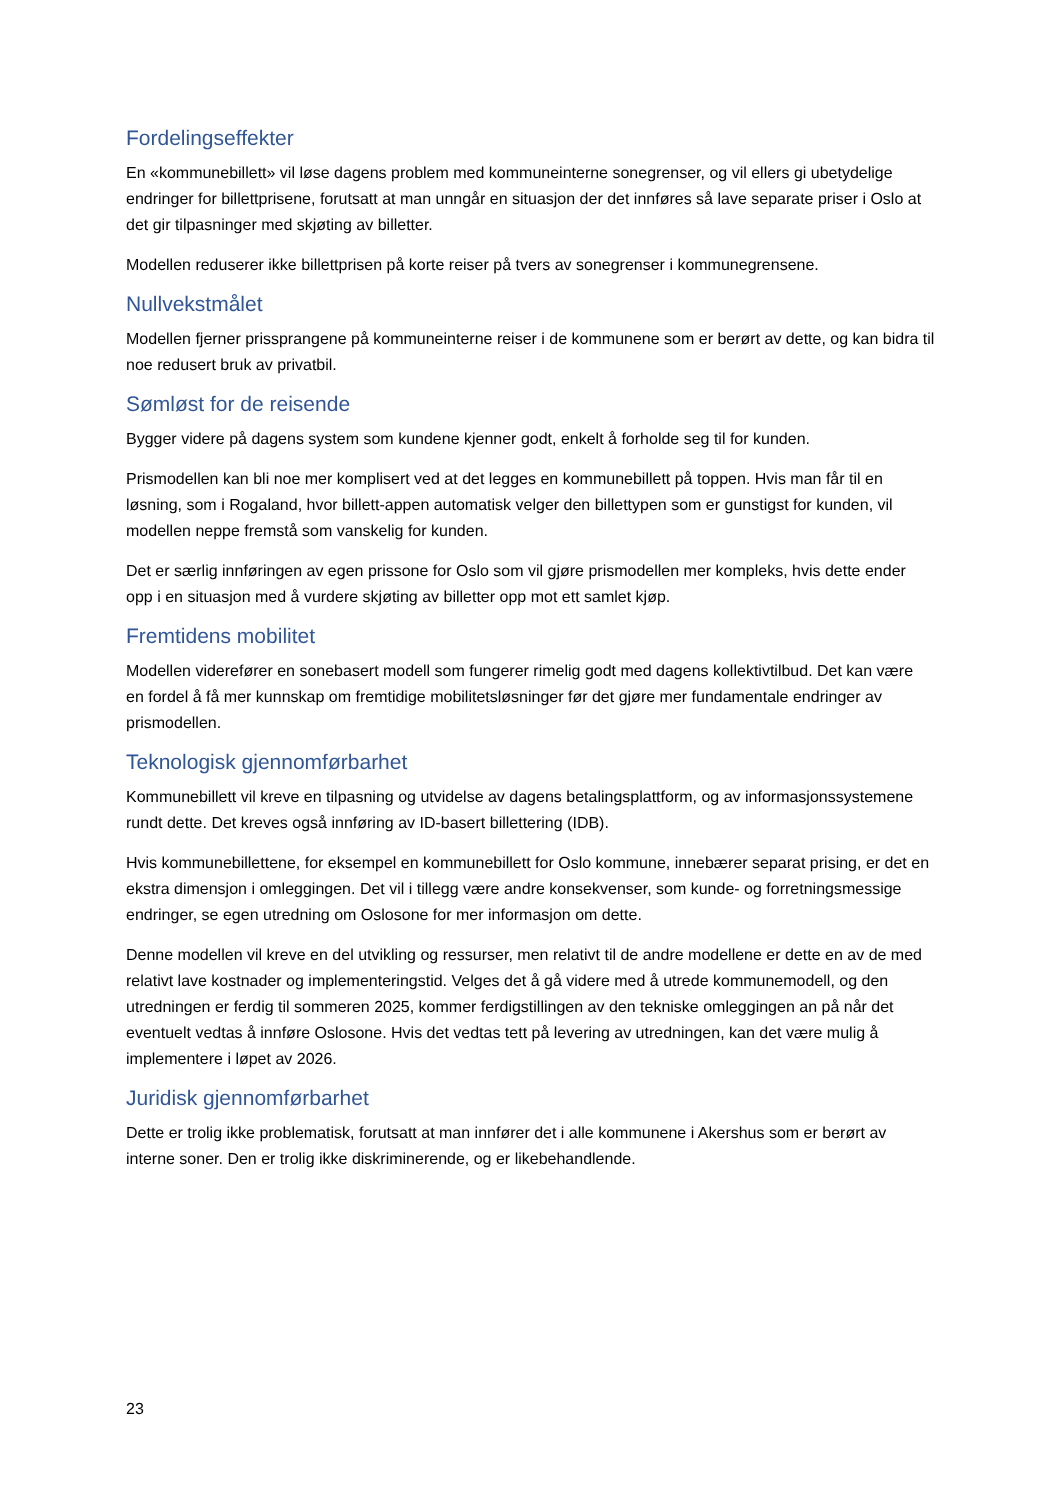Fordelingseffekter
En «kommunebillett» vil løse dagens problem med kommuneinterne sonegrenser, og vil ellers gi ubetydelige endringer for billettprisene, forutsatt at man unngår en situasjon der det innføres så lave separate priser i Oslo at det gir tilpasninger med skjøting av billetter.
Modellen reduserer ikke billettprisen på korte reiser på tvers av sonegrenser i kommunegrensene.
Nullvekstmålet
Modellen fjerner prissprangene på kommuneinterne reiser i de kommunene som er berørt av dette, og kan bidra til noe redusert bruk av privatbil.
Sømløst for de reisende
Bygger videre på dagens system som kundene kjenner godt, enkelt å forholde seg til for kunden.
Prismodellen kan bli noe mer komplisert ved at det legges en kommunebillett på toppen. Hvis man får til en løsning, som i Rogaland, hvor billett-appen automatisk velger den billettypen som er gunstigst for kunden, vil modellen neppe fremstå som vanskelig for kunden.
Det er særlig innføringen av egen prissone for Oslo som vil gjøre prismodellen mer kompleks, hvis dette ender opp i en situasjon med å vurdere skjøting av billetter opp mot ett samlet kjøp.
Fremtidens mobilitet
Modellen viderefører en sonebasert modell som fungerer rimelig godt med dagens kollektivtilbud. Det kan være en fordel å få mer kunnskap om fremtidige mobilitetsløsninger før det gjøre mer fundamentale endringer av prismodellen.
Teknologisk gjennomførbarhet
Kommunebillett vil kreve en tilpasning og utvidelse av dagens betalingsplattform, og av informasjonssystemene rundt dette. Det kreves også innføring av ID-basert billettering (IDB).
Hvis kommunebillettene, for eksempel en kommunebillett for Oslo kommune, innebærer separat prising, er det en ekstra dimensjon i omleggingen. Det vil i tillegg være andre konsekvenser, som kunde- og forretningsmessige endringer, se egen utredning om Oslosone for mer informasjon om dette.
Denne modellen vil kreve en del utvikling og ressurser, men relativt til de andre modellene er dette en av de med relativt lave kostnader og implementeringstid. Velges det å gå videre med å utrede kommunemodell, og den utredningen er ferdig til sommeren 2025, kommer ferdigstillingen av den tekniske omleggingen an på når det eventuelt vedtas å innføre Oslosone. Hvis det vedtas tett på levering av utredningen, kan det være mulig å implementere i løpet av 2026.
Juridisk gjennomførbarhet
Dette er trolig ikke problematisk, forutsatt at man innfører det i alle kommunene i Akershus som er berørt av interne soner. Den er trolig ikke diskriminerende, og er likebehandlende.
23